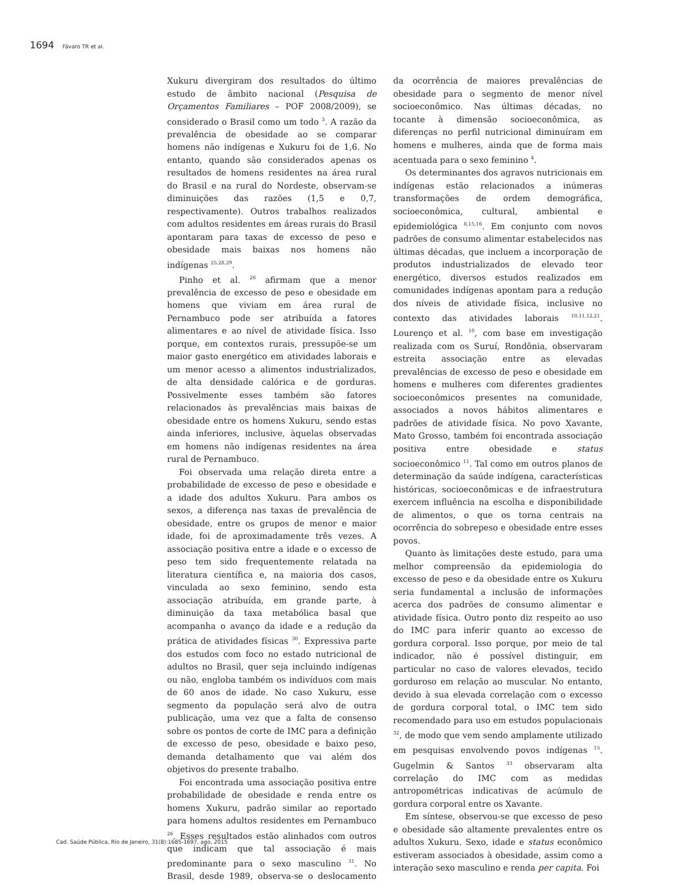1694 Fávaro TR et al.
Xukuru divergiram dos resultados do último estudo de âmbito nacional (Pesquisa de Orçamentos Familiares – POF 2008/2009), se considerado o Brasil como um todo <sup>3</sup>. A razão da prevalência de obesidade ao se comparar homens não indígenas e Xukuru foi de 1,6. No entanto, quando são considerados apenas os resultados de homens residentes na área rural do Brasil e na rural do Nordeste, observam-se diminuições das razões (1,5 e 0,7, respectivamente). Outros trabalhos realizados com adultos residentes em áreas rurais do Brasil apontaram para taxas de excesso de peso e obesidade mais baixas nos homens não indígenas <sup>25,28,29</sup>.
Pinho et al. <sup>26</sup> afirmam que a menor prevalência de excesso de peso e obesidade em homens que viviam em área rural de Pernambuco pode ser atribuída a fatores alimentares e ao nível de atividade física. Isso porque, em contextos rurais, pressupõe-se um maior gasto energético em atividades laborais e um menor acesso a alimentos industrializados, de alta densidade calórica e de gorduras. Possivelmente esses também são fatores relacionados às prevalências mais baixas de obesidade entre os homens Xukuru, sendo estas ainda inferiores, inclusive, àquelas observadas em homens não indígenas residentes na área rural de Pernambuco.
Foi observada uma relação direta entre a probabilidade de excesso de peso e obesidade e a idade dos adultos Xukuru. Para ambos os sexos, a diferença nas taxas de prevalência de obesidade, entre os grupos de menor e maior idade, foi de aproximadamente três vezes. A associação positiva entre a idade e o excesso de peso tem sido frequentemente relatada na literatura científica e, na maioria dos casos, vinculada ao sexo feminino, sendo esta associação atribuída, em grande parte, à diminuição da taxa metabólica basal que acompanha o avanço da idade e a redução da prática de atividades físicas <sup>30</sup>. Expressiva parte dos estudos com foco no estado nutricional de adultos no Brasil, quer seja incluindo indígenas ou não, engloba também os indivíduos com mais de 60 anos de idade. No caso Xukuru, esse segmento da população será alvo de outra publicação, uma vez que a falta de consenso sobre os pontos de corte de IMC para a definição de excesso de peso, obesidade e baixo peso, demanda detalhamento que vai além dos objetivos do presente trabalho.
Foi encontrada uma associação positiva entre probabilidade de obesidade e renda entre os homens Xukuru, padrão similar ao reportado para homens adultos residentes em Pernambuco <sup>26</sup>. Esses resultados estão alinhados com outros que indicam que tal associação é mais predominante para o sexo masculino <sup>31</sup>. No Brasil, desde 1989, observa-se o deslocamento da ocorrência de maiores prevalências de obesidade para o segmento de menor nível socioeconômico. Nas últimas décadas, no tocante à dimensão socioeconômica, as diferenças no perfil nutricional diminuíram em homens e mulheres, ainda que de forma mais acentuada para o sexo feminino <sup>4</sup>.
Os determinantes dos agravos nutricionais em indígenas estão relacionados a inúmeras transformações de ordem demográfica, socioeconômica, cultural, ambiental e epidemiológica <sup>8,15,16</sup>. Em conjunto com novos padrões de consumo alimentar estabelecidos nas últimas décadas, que incluem a incorporação de produtos industrializados de elevado teor energético, diversos estudos realizados em comunidades indígenas apontam para a redução dos níveis de atividade física, inclusive no contexto das atividades laborais <sup>10,11,12,21</sup>. Lourenço et al. <sup>10</sup>, com base em investigação realizada com os Suruí, Rondônia, observaram estreita associação entre as elevadas prevalências de excesso de peso e obesidade em homens e mulheres com diferentes gradientes socioeconômicos presentes na comunidade, associados a novos hábitos alimentares e padrões de atividade física. No povo Xavante, Mato Grosso, também foi encontrada associação positiva entre obesidade e status socioeconômico <sup>11</sup>. Tal como em outros planos de determinação da saúde indígena, características históricas, socioeconômicas e de infraestrutura exercem influência na escolha e disponibilidade de alimentos, o que os torna centrais na ocorrência do sobrepeso e obesidade entre esses povos.
Quanto às limitações deste estudo, para uma melhor compreensão da epidemiologia do excesso de peso e da obesidade entre os Xukuru seria fundamental a inclusão de informações acerca dos padrões de consumo alimentar e atividade física. Outro ponto diz respeito ao uso do IMC para inferir quanto ao excesso de gordura corporal. Isso porque, por meio de tal indicador, não é possível distinguir, em particular no caso de valores elevados, tecido gorduroso em relação ao muscular. No entanto, devido à sua elevada correlação com o excesso de gordura corporal total, o IMC tem sido recomendado para uso em estudos populacionais <sup>32</sup>, de modo que vem sendo amplamente utilizado em pesquisas envolvendo povos indígenas <sup>15</sup>. Gugelmin & Santos <sup>33</sup> observaram alta correlação do IMC com as medidas antropométricas indicativas de acúmulo de gordura corporal entre os Xavante.
Em síntese, observou-se que excesso de peso e obesidade são altamente prevalentes entre os adultos Xukuru. Sexo, idade e status econômico estiveram associados à obesidade, assim como a interação sexo masculino e renda per capita. Foi
Cad. Saúde Pública, Rio de Janeiro, 31(8):1685-1697, ago, 2015